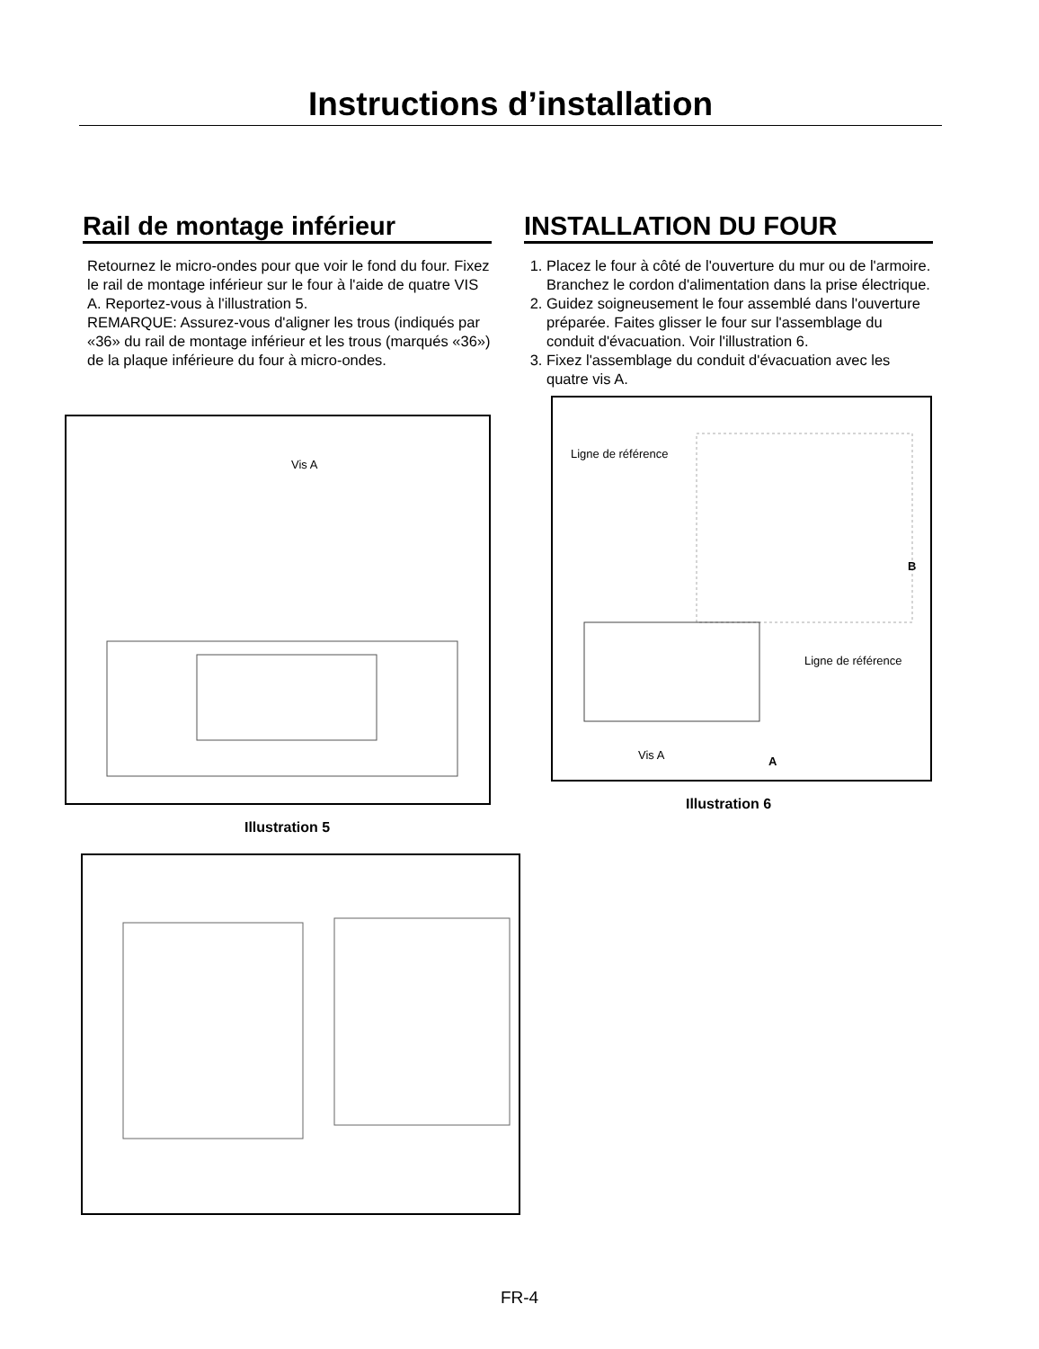Instructions d’installation
Rail de montage inférieur
Retournez le micro-ondes pour que voir le fond du four. Fixez le rail de montage inférieur sur le four à l'aide de quatre VIS A. Reportez-vous à l'illustration 5.
REMARQUE: Assurez-vous d'aligner les trous (indiqués par «36» du rail de montage inférieur et les trous (marqués «36») de la plaque inférieure du four à micro-ondes.
Vis A
Illustration 5
INSTALLATION DU FOUR
1. Placez le four à côté de l'ouverture du mur ou de l'armoire. Branchez le cordon d'alimentation dans la prise électrique.
2. Guidez soigneusement le four assemblé dans l'ouverture préparée. Faites glisser le four sur l'assemblage du conduit d'évacuation. Voir l'illustration 6.
3. Fixez l'assemblage du conduit d'évacuation avec les quatre vis A.
Ligne de référence
B
Ligne de référence
Vis A A
Illustration 6
FR-4